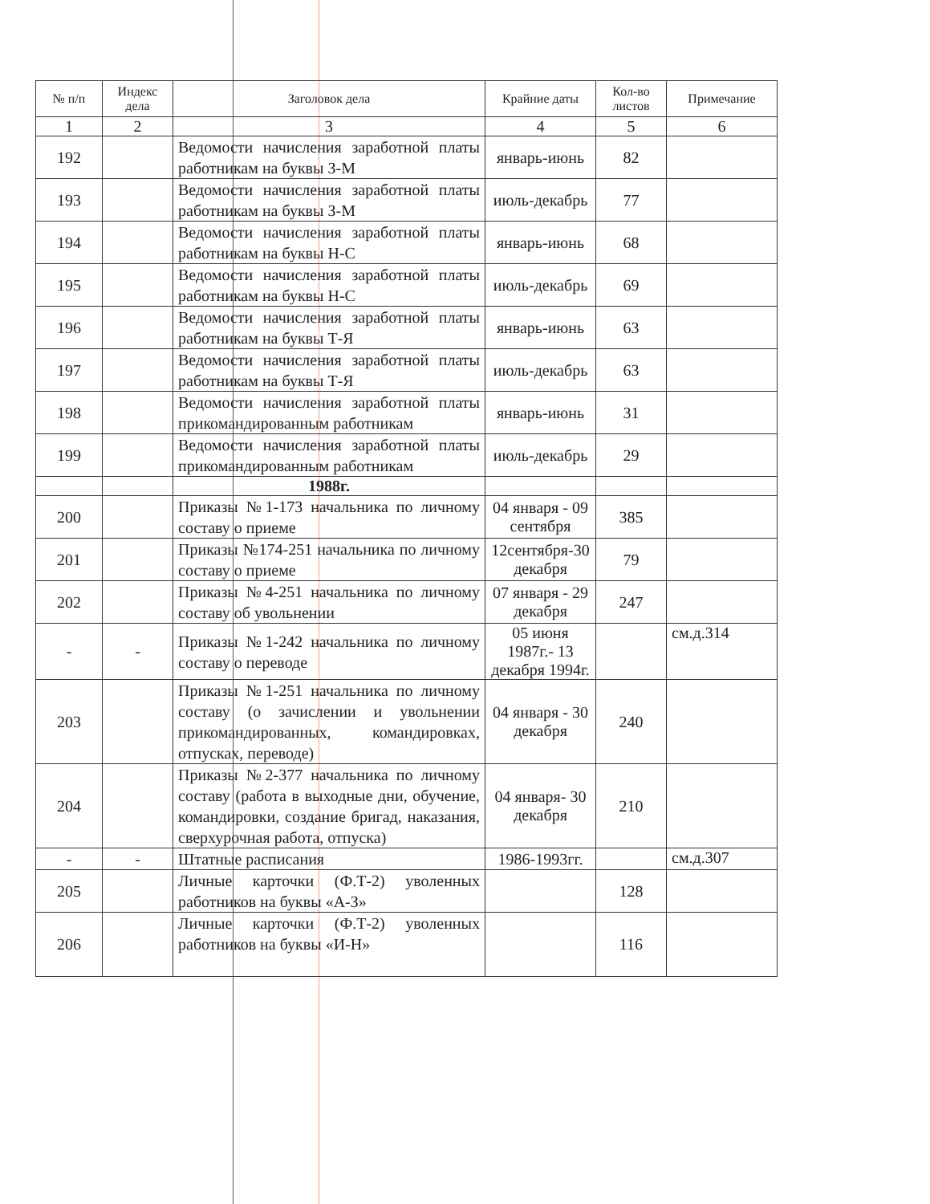| № п/п | Индекс дела | Заголовок дела | Крайние даты | Кол-во листов | Примечание |
| --- | --- | --- | --- | --- | --- |
| 1 | 2 | 3 | 4 | 5 | 6 |
| 192 | | Ведомости начисления заработной платы работникам на буквы З-М | январь-июнь | 82 | |
| 193 | | Ведомости начисления заработной платы работникам на буквы З-М | июль-декабрь | 77 | |
| 194 | | Ведомости начисления заработной платы работникам на буквы Н-С | январь-июнь | 68 | |
| 195 | | Ведомости начисления заработной платы работникам на буквы Н-С | июль-декабрь | 69 | |
| 196 | | Ведомости начисления заработной платы работникам на буквы Т-Я | январь-июнь | 63 | |
| 197 | | Ведомости начисления заработной платы работникам на буквы Т-Я | июль-декабрь | 63 | |
| 198 | | Ведомости начисления заработной платы прикомандированным работникам | январь-июнь | 31 | |
| 199 | | Ведомости начисления заработной платы прикомандированным работникам | июль-декабрь | 29 | |
| | | 1988г. | | | |
| 200 | | Приказы №1-173 начальника по личному составу о приеме | 04 января - 09 сентября | 385 | |
| 201 | | Приказы №174-251 начальника по личному составу о приеме | 12сентября-30 декабря | 79 | |
| 202 | | Приказы №4-251 начальника по личному составу об увольнении | 07 января - 29 декабря | 247 | |
| - | - | Приказы №1-242 начальника по личному составу о переводе | 05 июня 1987г.- 13 декабря 1994г. | | см.д.314 |
| 203 | | Приказы №1-251 начальника по личному составу (о зачислении и увольнении прикомандированных, командировках, отпусках, переводе) | 04 января - 30 декабря | 240 | |
| 204 | | Приказы №2-377 начальника по личному составу (работа в выходные дни, обучение, командировки, создание бригад, наказания, сверхурочная работа, отпуска) | 04 января- 30 декабря | 210 | |
| - | - | Штатные расписания | 1986-1993гг. | | см.д.307 |
| 205 | | Личные карточки (Ф.Т-2) уволенных работников на буквы «А-З» | | 128 | |
| 206 | | Личные карточки (Ф.Т-2) уволенных работников на буквы «И-Н» | | 116 | |